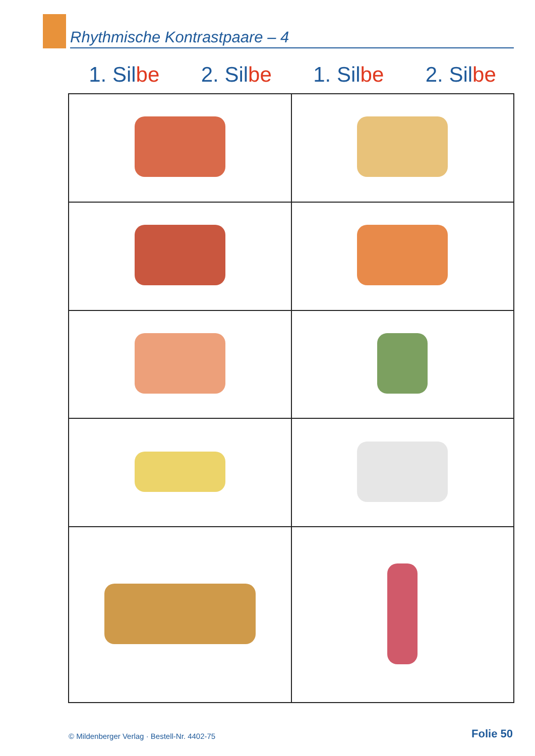Rhythmische Kontrastpaare – 4
1. Silbe 2. Silbe 1. Silbe 2. Silbe
© Mildenberger Verlag · Bestell-Nr. 4402-75
Folie 50